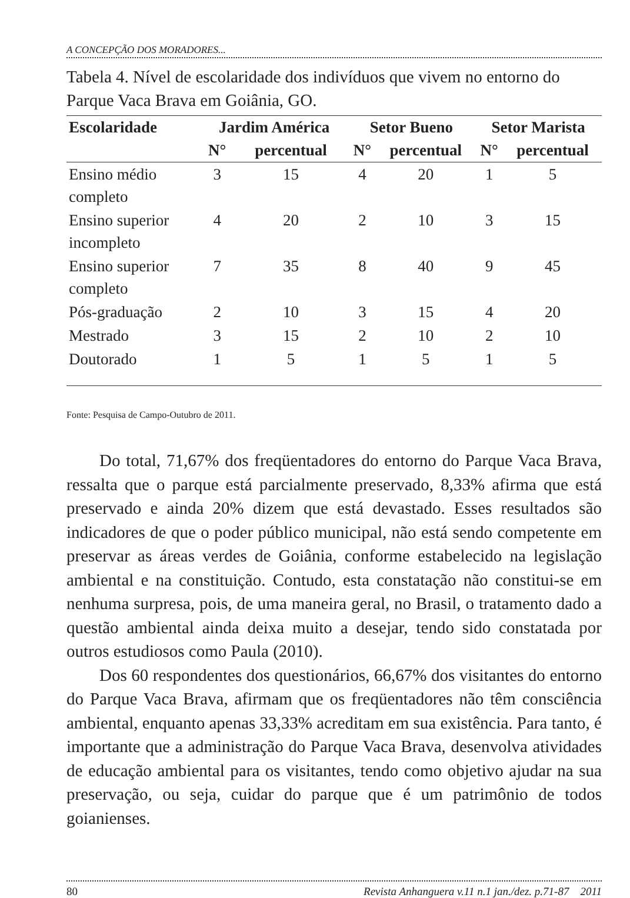A CONCEPÇÃO DOS MORADORES...
Tabela 4. Nível de escolaridade dos indivíduos que vivem no entorno do Parque Vaca Brava em Goiânia, GO.
| Escolaridade | Jardim América | | Setor Bueno | | Setor Marista | |
| --- | --- | --- | --- | --- | --- | --- |
| | N° | percentual | N° | percentual | N° | percentual |
| Ensino médio completo | 3 | 15 | 4 | 20 | 1 | 5 |
| Ensino superior incompleto | 4 | 20 | 2 | 10 | 3 | 15 |
| Ensino superior completo | 7 | 35 | 8 | 40 | 9 | 45 |
| Pós-graduação | 2 | 10 | 3 | 15 | 4 | 20 |
| Mestrado | 3 | 15 | 2 | 10 | 2 | 10 |
| Doutorado | 1 | 5 | 1 | 5 | 1 | 5 |
Fonte: Pesquisa de Campo-Outubro de 2011.
Do total, 71,67% dos freqüentadores do entorno do Parque Vaca Brava, ressalta que o parque está parcialmente preservado, 8,33% afirma que está preservado e ainda 20% dizem que está devastado. Esses resultados são indicadores de que o poder público municipal, não está sendo competente em preservar as áreas verdes de Goiânia, conforme estabelecido na legislação ambiental e na constituição. Contudo, esta constatação não constitui-se em nenhuma surpresa, pois, de uma maneira geral, no Brasil, o tratamento dado a questão ambiental ainda deixa muito a desejar, tendo sido constatada por outros estudiosos como Paula (2010).
Dos 60 respondentes dos questionários, 66,67% dos visitantes do entorno do Parque Vaca Brava, afirmam que os freqüentadores não têm consciência ambiental, enquanto apenas 33,33% acreditam em sua existência. Para tanto, é importante que a administração do Parque Vaca Brava, desenvolva atividades de educação ambiental para os visitantes, tendo como objetivo ajudar na sua preservação, ou seja, cuidar do parque que é um patrimônio de todos goianienses.
80 Revista Anhanguera v.11 n.1 jan./dez. p.71-87 2011